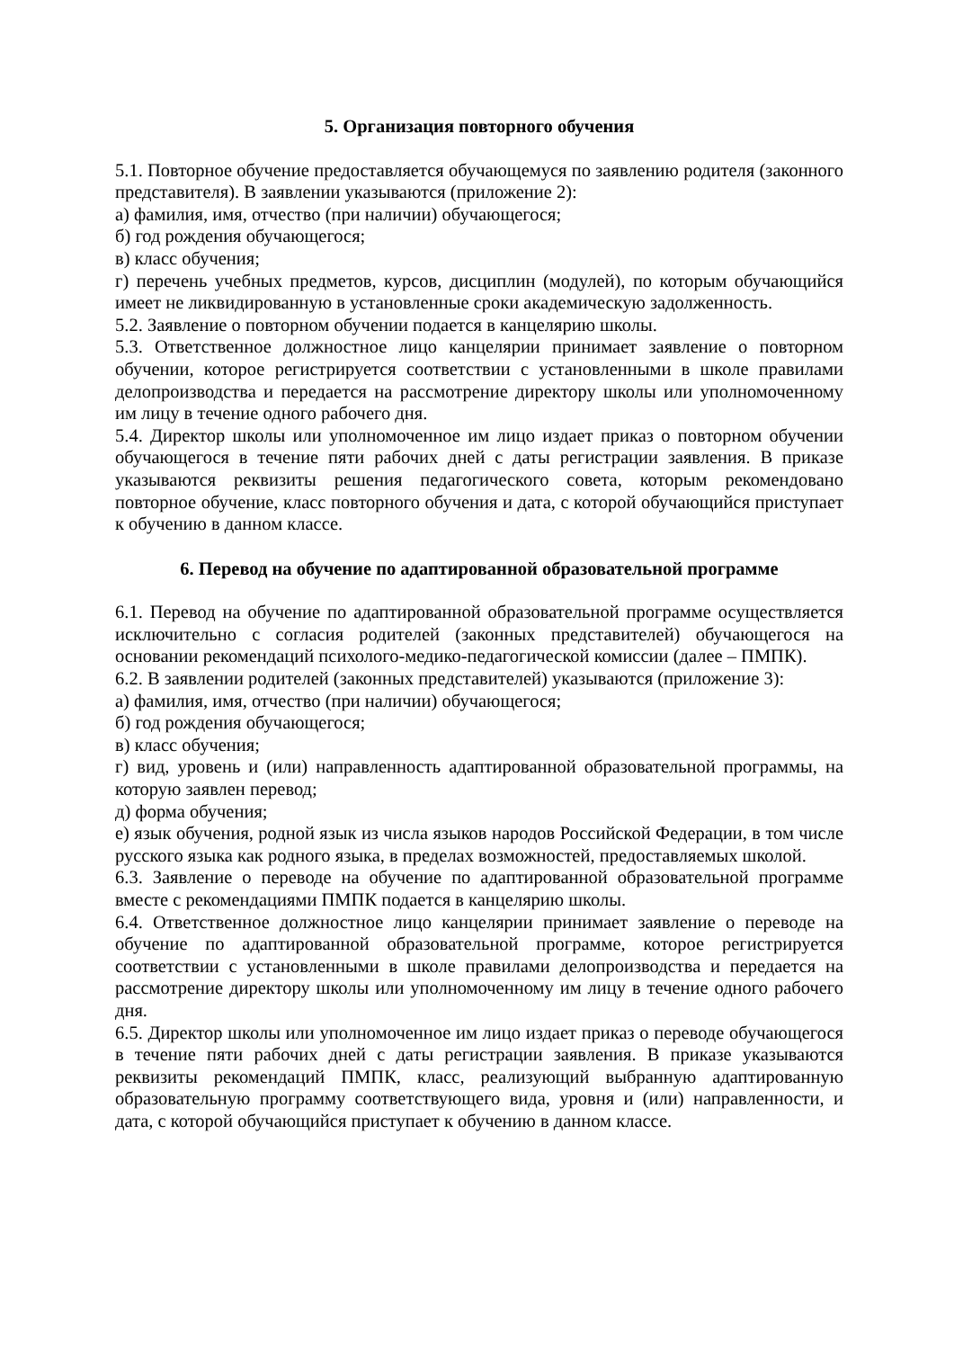5. Организация повторного обучения
5.1. Повторное обучение предоставляется обучающемуся по заявлению родителя (законного представителя). В заявлении указываются (приложение 2):
а) фамилия, имя, отчество (при наличии) обучающегося;
б) год рождения обучающегося;
в) класс обучения;
г) перечень учебных предметов, курсов, дисциплин (модулей), по которым обучающийся имеет не ликвидированную в установленные сроки академическую задолженность.
5.2. Заявление о повторном обучении подается в канцелярию школы.
5.3. Ответственное должностное лицо канцелярии принимает заявление о повторном обучении, которое регистрируется соответствии с установленными в школе правилами делопроизводства и передается на рассмотрение директору школы или уполномоченному им лицу в течение одного рабочего дня.
5.4. Директор школы или уполномоченное им лицо издает приказ о повторном обучении обучающегося в течение пяти рабочих дней с даты регистрации заявления. В приказе указываются реквизиты решения педагогического совета, которым рекомендовано повторное обучение, класс повторного обучения и дата, с которой обучающийся приступает к обучению в данном классе.
6. Перевод на обучение по адаптированной образовательной программе
6.1. Перевод на обучение по адаптированной образовательной программе осуществляется исключительно с согласия родителей (законных представителей) обучающегося на основании рекомендаций психолого-медико-педагогической комиссии (далее – ПМПК).
6.2. В заявлении родителей (законных представителей) указываются (приложение 3):
а) фамилия, имя, отчество (при наличии) обучающегося;
б) год рождения обучающегося;
в) класс обучения;
г) вид, уровень и (или) направленность адаптированной образовательной программы, на которую заявлен перевод;
д) форма обучения;
е) язык обучения, родной язык из числа языков народов Российской Федерации, в том числе русского языка как родного языка, в пределах возможностей, предоставляемых школой.
6.3. Заявление о переводе на обучение по адаптированной образовательной программе вместе с рекомендациями ПМПК подается в канцелярию школы.
6.4. Ответственное должностное лицо канцелярии принимает заявление о переводе на обучение по адаптированной образовательной программе, которое регистрируется соответствии с установленными в школе правилами делопроизводства и передается на рассмотрение директору школы или уполномоченному им лицу в течение одного рабочего дня.
6.5. Директор школы или уполномоченное им лицо издает приказ о переводе обучающегося в течение пяти рабочих дней с даты регистрации заявления. В приказе указываются реквизиты рекомендаций ПМПК, класс, реализующий выбранную адаптированную образовательную программу соответствующего вида, уровня и (или) направленности, и дата, с которой обучающийся приступает к обучению в данном классе.